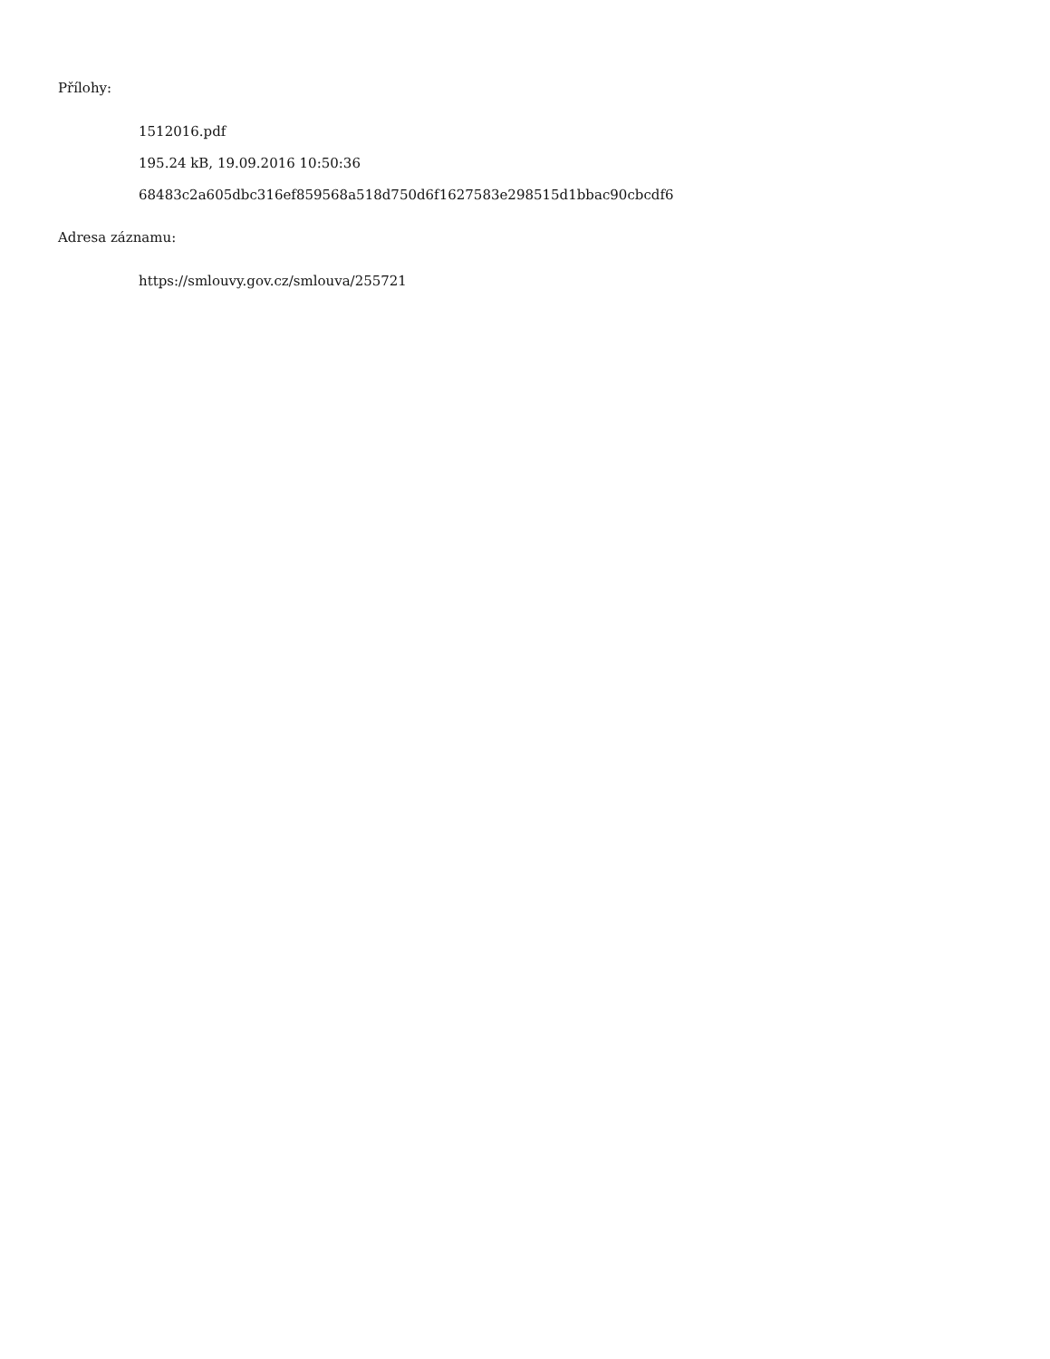Přílohy:
1512016.pdf
195.24 kB, 19.09.2016 10:50:36
68483c2a605dbc316ef859568a518d750d6f1627583e298515d1bbac90cbcdf6
Adresa záznamu:
https://smlouvy.gov.cz/smlouva/255721